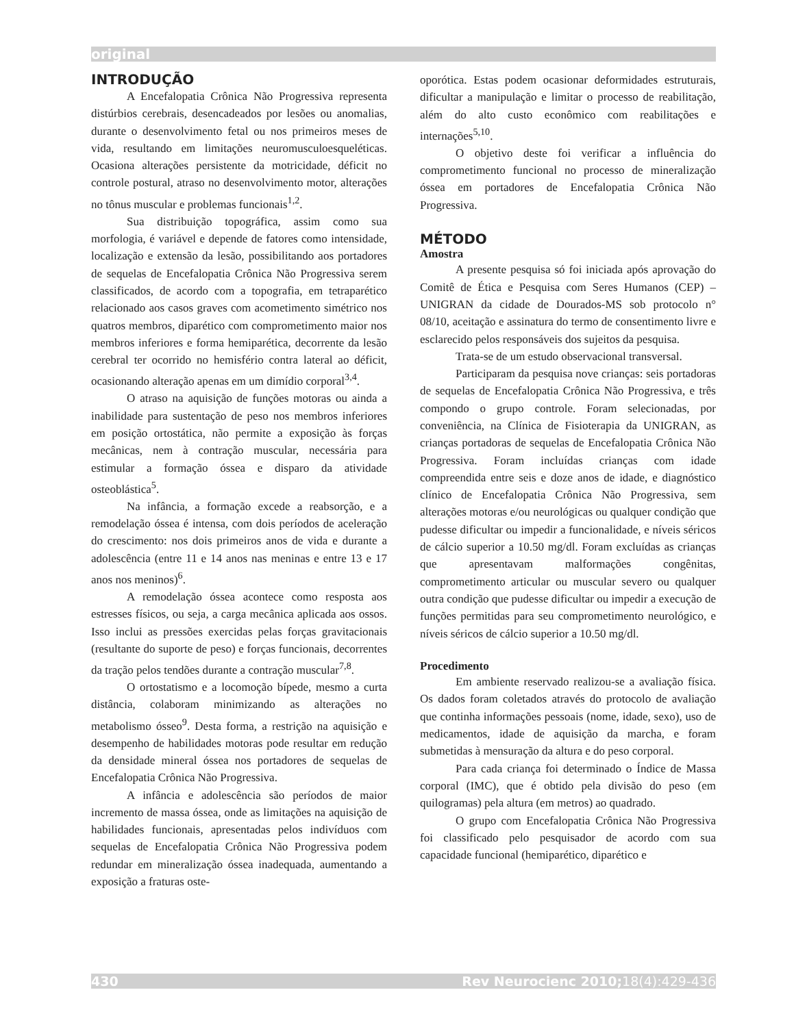original
INTRODUÇÃO
A Encefalopatia Crônica Não Progressiva representa distúrbios cerebrais, desencadeados por lesões ou anomalias, durante o desenvolvimento fetal ou nos primeiros meses de vida, resultando em limitações neuromusculoesqueléticas. Ocasiona alterações persistente da motricidade, déficit no controle postural, atraso no desenvolvimento motor, alterações no tônus muscular e problemas funcionais<sup>1,2</sup>.
Sua distribuição topográfica, assim como sua morfologia, é variável e depende de fatores como intensidade, localização e extensão da lesão, possibilitando aos portadores de sequelas de Encefalopatia Crônica Não Progressiva serem classificados, de acordo com a topografia, em tetraparético relacionado aos casos graves com acometimento simétrico nos quatros membros, diparético com comprometimento maior nos membros inferiores e forma hemiparética, decorrente da lesão cerebral ter ocorrido no hemisfério contra lateral ao déficit, ocasionando alteração apenas em um dimídio corporal<sup>3,4</sup>.
O atraso na aquisição de funções motoras ou ainda a inabilidade para sustentação de peso nos membros inferiores em posição ortostática, não permite a exposição às forças mecânicas, nem à contração muscular, necessária para estimular a formação óssea e disparo da atividade osteoblástica<sup>5</sup>.
Na infância, a formação excede a reabsorção, e a remodelação óssea é intensa, com dois períodos de aceleração do crescimento: nos dois primeiros anos de vida e durante a adolescência (entre 11 e 14 anos nas meninas e entre 13 e 17 anos nos meninos)<sup>6</sup>.
A remodelação óssea acontece como resposta aos estresses físicos, ou seja, a carga mecânica aplicada aos ossos. Isso inclui as pressões exercidas pelas forças gravitacionais (resultante do suporte de peso) e forças funcionais, decorrentes da tração pelos tendões durante a contração muscular<sup>7,8</sup>.
O ortostatismo e a locomoção bípede, mesmo a curta distância, colaboram minimizando as alterações no metabolismo ósseo<sup>9</sup>. Desta forma, a restrição na aquisição e desempenho de habilidades motoras pode resultar em redução da densidade mineral óssea nos portadores de sequelas de Encefalopatia Crônica Não Progressiva.
A infância e adolescência são períodos de maior incremento de massa óssea, onde as limitações na aquisição de habilidades funcionais, apresentadas pelos indivíduos com sequelas de Encefalopatia Crônica Não Progressiva podem redundar em mineralização óssea inadequada, aumentando a exposição a fraturas oste-
oporótica. Estas podem ocasionar deformidades estruturais, dificultar a manipulação e limitar o processo de reabilitação, além do alto custo econômico com reabilitações e internações<sup>5,10</sup>.
O objetivo deste foi verificar a influência do comprometimento funcional no processo de mineralização óssea em portadores de Encefalopatia Crônica Não Progressiva.
MÉTODO
Amostra
A presente pesquisa só foi iniciada após aprovação do Comitê de Ética e Pesquisa com Seres Humanos (CEP) – UNIGRAN da cidade de Dourados-MS sob protocolo n° 08/10, aceitação e assinatura do termo de consentimento livre e esclarecido pelos responsáveis dos sujeitos da pesquisa.
Trata-se de um estudo observacional transversal.
Participaram da pesquisa nove crianças: seis portadoras de sequelas de Encefalopatia Crônica Não Progressiva, e três compondo o grupo controle. Foram selecionadas, por conveniência, na Clínica de Fisioterapia da UNIGRAN, as crianças portadoras de sequelas de Encefalopatia Crônica Não Progressiva. Foram incluídas crianças com idade compreendida entre seis e doze anos de idade, e diagnóstico clínico de Encefalopatia Crônica Não Progressiva, sem alterações motoras e/ou neurológicas ou qualquer condição que pudesse dificultar ou impedir a funcionalidade, e níveis séricos de cálcio superior a 10.50 mg/dl. Foram excluídas as crianças que apresentavam malformações congênitas, comprometimento articular ou muscular severo ou qualquer outra condição que pudesse dificultar ou impedir a execução de funções permitidas para seu comprometimento neurológico, e níveis séricos de cálcio superior a 10.50 mg/dl.
Procedimento
Em ambiente reservado realizou-se a avaliação física. Os dados foram coletados através do protocolo de avaliação que continha informações pessoais (nome, idade, sexo), uso de medicamentos, idade de aquisição da marcha, e foram submetidas à mensuração da altura e do peso corporal.
Para cada criança foi determinado o Índice de Massa corporal (IMC), que é obtido pela divisão do peso (em quilogramas) pela altura (em metros) ao quadrado.
O grupo com Encefalopatia Crônica Não Progressiva foi classificado pelo pesquisador de acordo com sua capacidade funcional (hemiparético, diparético e
430 Rev Neurocienc 2010;18(4):429-436